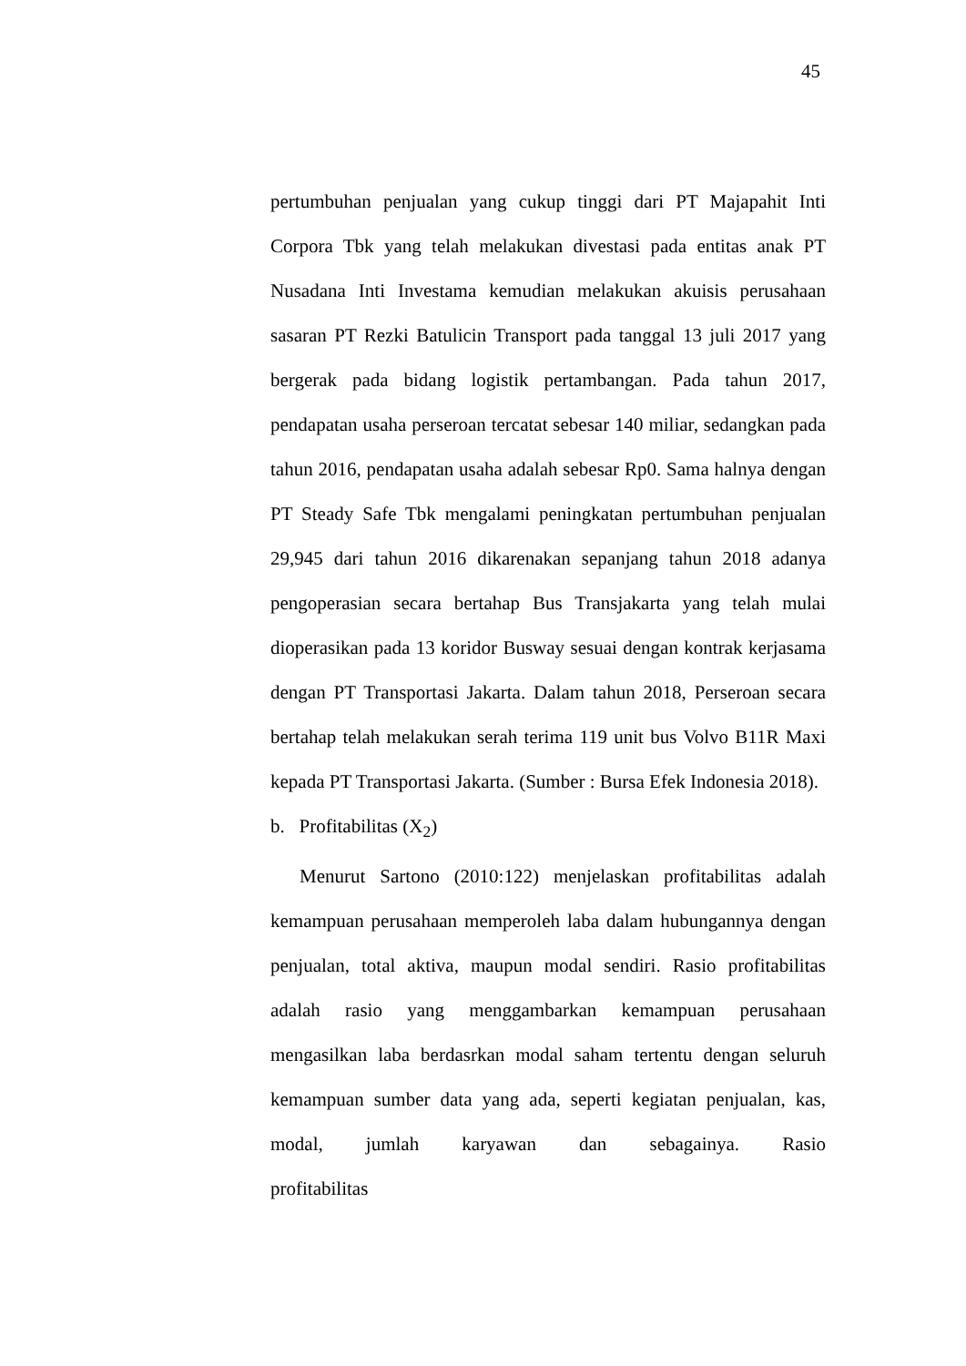45
pertumbuhan penjualan yang cukup tinggi dari PT Majapahit Inti Corpora Tbk yang telah melakukan divestasi pada entitas anak PT Nusadana Inti Investama kemudian melakukan akuisis perusahaan sasaran PT Rezki Batulicin Transport pada tanggal 13 juli 2017 yang bergerak pada bidang logistik pertambangan. Pada tahun 2017, pendapatan usaha perseroan tercatat sebesar 140 miliar, sedangkan pada tahun 2016, pendapatan usaha adalah sebesar Rp0. Sama halnya dengan PT Steady Safe Tbk mengalami peningkatan pertumbuhan penjualan 29,945 dari tahun 2016 dikarenakan sepanjang tahun 2018 adanya pengoperasian secara bertahap Bus Transjakarta yang telah mulai dioperasikan pada 13 koridor Busway sesuai dengan kontrak kerjasama dengan PT Transportasi Jakarta. Dalam tahun 2018, Perseroan secara bertahap telah melakukan serah terima 119 unit bus Volvo B11R Maxi kepada PT Transportasi Jakarta. (Sumber : Bursa Efek Indonesia 2018).
b. Profitabilitas (X<sub>2</sub>)
Menurut Sartono (2010:122) menjelaskan profitabilitas adalah kemampuan perusahaan memperoleh laba dalam hubungannya dengan penjualan, total aktiva, maupun modal sendiri. Rasio profitabilitas adalah rasio yang menggambarkan kemampuan perusahaan mengasilkan laba berdasrkan modal saham tertentu dengan seluruh kemampuan sumber data yang ada, seperti kegiatan penjualan, kas, modal, jumlah karyawan dan sebagainya. Rasio profitabilitas